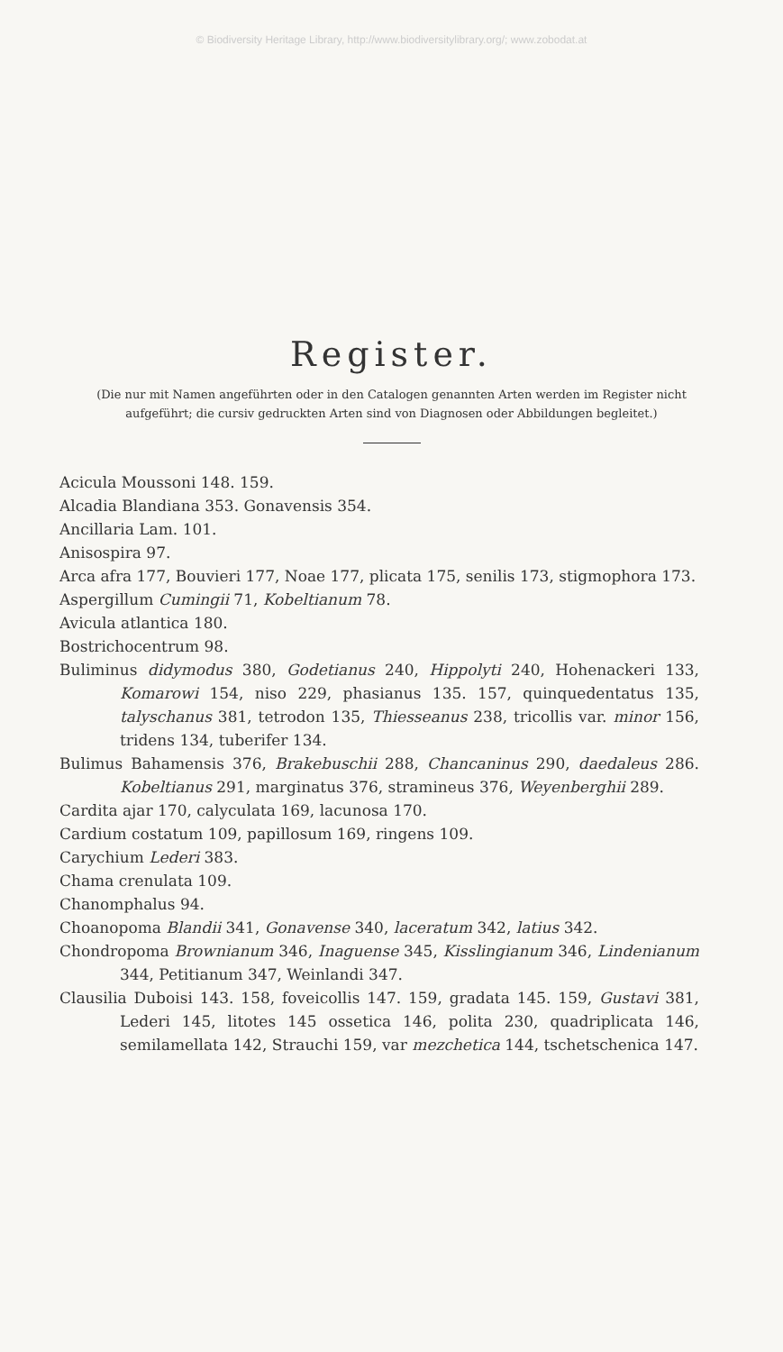© Biodiversity Heritage Library, http://www.biodiversitylibrary.org/; www.zobodat.at
Register.
(Die nur mit Namen angeführten oder in den Catalogen genannten Arten werden im Register nicht aufgeführt; die cursiv gedruckten Arten sind von Diagnosen oder Abbildungen begleitet.)
Acicula Moussoni 148. 159.
Alcadia Blandiana 353. Gonavensis 354.
Ancillaria Lam. 101.
Anisospira 97.
Arca afra 177, Bouvieri 177, Noae 177, plicata 175, senilis 173, stigmophora 173.
Aspergillum Cumingii 71, Kobeltianum 78.
Avicula atlantica 180.
Bostrichocentrum 98.
Buliminus didymodus 380, Godetianus 240, Hippolyti 240, Hohenackeri 133, Komarowi 154, niso 229, phasianus 135. 157, quinquedentatus 135, talyschanus 381, tetrodon 135, Thiesseanus 238, tricollis var. minor 156, tridens 134, tuberifer 134.
Bulimus Bahamensis 376, Brakebuschii 288, Chancaninus 290, daedaleus 286. Kobeltianus 291, marginatus 376, stramineus 376, Weyenberghii 289.
Cardita ajar 170, calyculata 169, lacunosa 170.
Cardium costatum 109, papillosum 169, ringens 109.
Carychium Lederi 383.
Chama crenulata 109.
Chanomphalus 94.
Choanopoma Blandii 341, Gonavense 340, laceratum 342, latius 342.
Chondropoma Brownianum 346, Inaguense 345, Kisslingianum 346, Lindenianum 344, Petitianum 347, Weinlandi 347.
Clausilia Duboisi 143. 158, foveicollis 147. 159, gradata 145. 159, Gustavi 381, Lederi 145, litotes 145 ossetica 146, polita 230, quadriplicata 146, semilamellata 142, Strauchi 159, var mezchetica 144, tschetschenica 147.